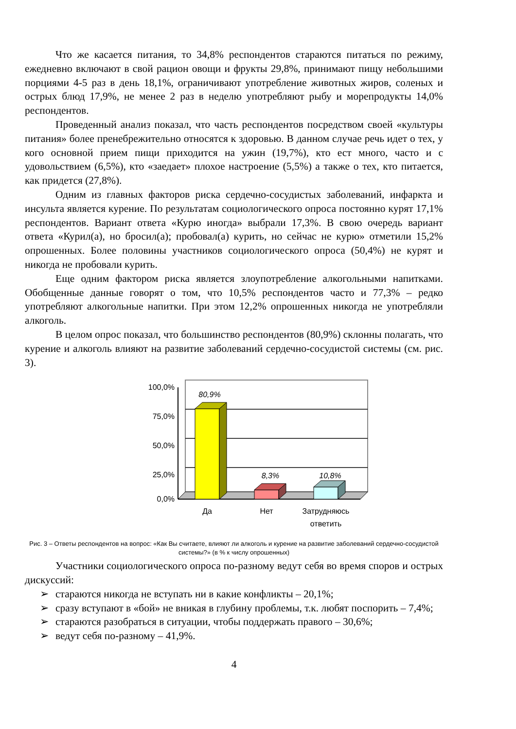Что же касается питания, то 34,8% респондентов стараются питаться по режиму, ежедневно включают в свой рацион овощи и фрукты 29,8%, принимают пищу небольшими порциями 4-5 раз в день 18,1%, ограничивают употребление животных жиров, соленых и острых блюд 17,9%, не менее 2 раз в неделю употребляют рыбу и морепродукты 14,0% респондентов.
Проведенный анализ показал, что часть респондентов посредством своей «культуры питания» более пренебрежительно относятся к здоровью. В данном случае речь идет о тех, у кого основной прием пищи приходится на ужин (19,7%), кто ест много, часто и с удовольствием (6,5%), кто «заедает» плохое настроение (5,5%) а также о тех, кто питается, как придется (27,8%).
Одним из главных факторов риска сердечно-сосудистых заболеваний, инфаркта и инсульта является курение. По результатам социологического опроса постоянно курят 17,1% респондентов. Вариант ответа «Курю иногда» выбрали 17,3%. В свою очередь вариант ответа «Курил(а), но бросил(а); пробовал(а) курить, но сейчас не курю» отметили 15,2% опрошенных. Более половины участников социологического опроса (50,4%) не курят и никогда не пробовали курить.
Еще одним фактором риска является злоупотребление алкогольными напитками. Обобщенные данные говорят о том, что 10,5% респондентов часто и 77,3% – редко употребляют алкогольные напитки. При этом 12,2% опрошенных никогда не употребляли алкоголь.
В целом опрос показал, что большинство респондентов (80,9%) склонны полагать, что курение и алкоголь влияют на развитие заболеваний сердечно-сосудистой системы (см. рис. 3).
100,0%
75,0%
50,0%
25,0%
0,0%
80,9%
8,3%
10,8%
Да
Нет
Затрудняюсь
ответить
Рис. 3 – Ответы респондентов на вопрос: «Как Вы считаете, влияют ли алкоголь и курение на развитие заболеваний сердечно-сосудистой системы?» (в % к числу опрошенных)
Участники социологического опроса по-разному ведут себя во время споров и острых дискуссий:
➢ стараются никогда не вступать ни в какие конфликты – 20,1%;
➢ сразу вступают в «бой» не вникая в глубину проблемы, т.к. любят поспорить – 7,4%;
➢ стараются разобраться в ситуации, чтобы поддержать правого – 30,6%;
➢ ведут себя по-разному – 41,9%.
4